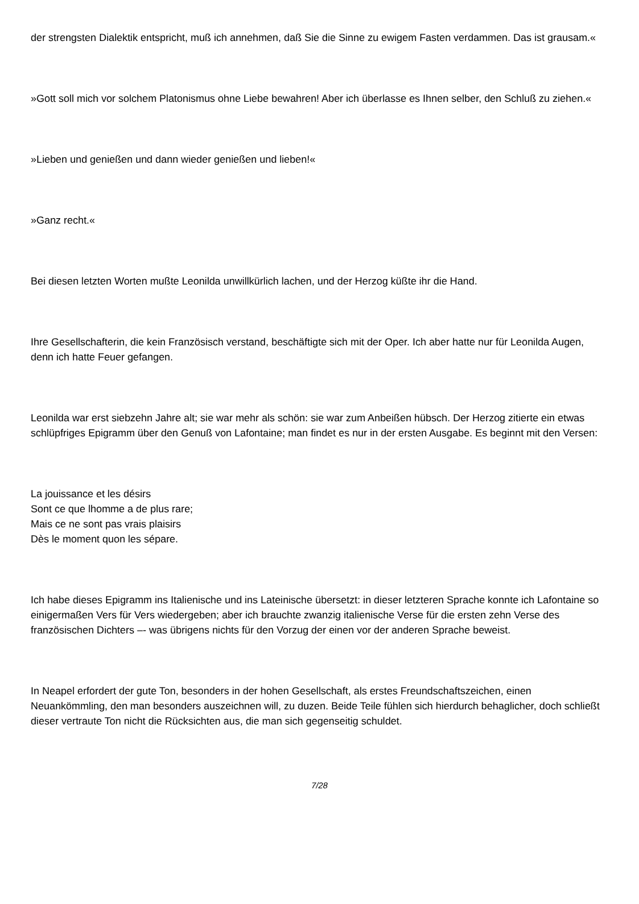der strengsten Dialektik entspricht, muß ich annehmen, daß Sie die Sinne zu ewigem Fasten verdammen. Das ist grausam.«
»Gott soll mich vor solchem Platonismus ohne Liebe bewahren! Aber ich überlasse es Ihnen selber, den Schluß zu ziehen.«
»Lieben und genießen und dann wieder genießen und lieben!«
»Ganz recht.«
Bei diesen letzten Worten mußte Leonilda unwillkürlich lachen, und der Herzog küßte ihr die Hand.
Ihre Gesellschafterin, die kein Französisch verstand, beschäftigte sich mit der Oper. Ich aber hatte nur für Leonilda Augen, denn ich hatte Feuer gefangen.
Leonilda war erst siebzehn Jahre alt; sie war mehr als schön: sie war zum Anbeißen hübsch. Der Herzog zitierte ein etwas schlüpfriges Epigramm über den Genuß von Lafontaine; man findet es nur in der ersten Ausgabe. Es beginnt mit den Versen:
La jouissance et les désirs
Sont ce que lhomme a de plus rare;
Mais ce ne sont pas vrais plaisirs
Dès le moment quon les sépare.
Ich habe dieses Epigramm ins Italienische und ins Lateinische übersetzt: in dieser letzteren Sprache konnte ich Lafontaine so einigermaßen Vers für Vers wiedergeben; aber ich brauchte zwanzig italienische Verse für die ersten zehn Verse des französischen Dichters –- was übrigens nichts für den Vorzug der einen vor der anderen Sprache beweist.
In Neapel erfordert der gute Ton, besonders in der hohen Gesellschaft, als erstes Freundschaftszeichen, einen Neuankömmling, den man besonders auszeichnen will, zu duzen. Beide Teile fühlen sich hierdurch behaglicher, doch schließt dieser vertraute Ton nicht die Rücksichten aus, die man sich gegenseitig schuldet.
7/28